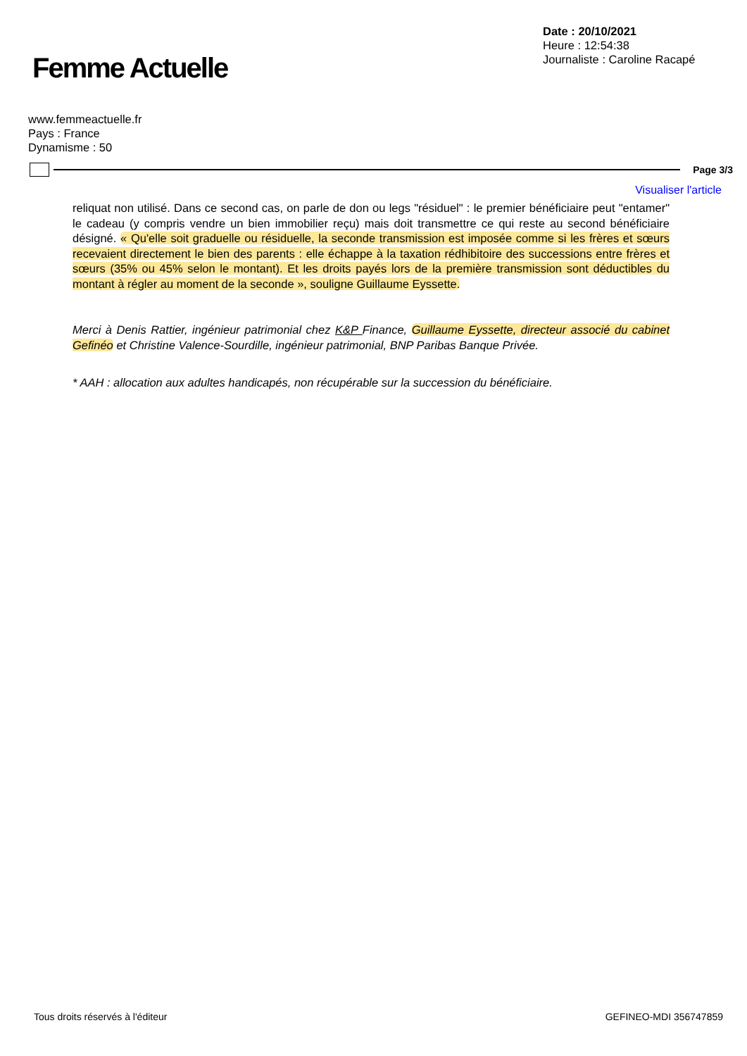Femme Actuelle
Date : 20/10/2021
Heure : 12:54:38
Journaliste : Caroline Racapé
www.femmeactuelle.fr
Pays : France
Dynamisme : 50
Page 3/3
Visualiser l'article
reliquat non utilisé. Dans ce second cas, on parle de don ou legs "résiduel" : le premier bénéficiaire peut "entamer" le cadeau (y compris vendre un bien immobilier reçu) mais doit transmettre ce qui reste au second bénéficiaire désigné. « Qu'elle soit graduelle ou résiduelle, la seconde transmission est imposée comme si les frères et sœurs recevaient directement le bien des parents : elle échappe à la taxation rédhibitoire des successions entre frères et sœurs (35% ou 45% selon le montant). Et les droits payés lors de la première transmission sont déductibles du montant à régler au moment de la seconde », souligne Guillaume Eyssette.
Merci à Denis Rattier, ingénieur patrimonial chez K&P Finance, Guillaume Eyssette, directeur associé du cabinet Gefinéo et Christine Valence-Sourdille, ingénieur patrimonial, BNP Paribas Banque Privée.
* AAH : allocation aux adultes handicapés, non récupérable sur la succession du bénéficiaire.
Tous droits réservés à l'éditeur GEFINEO-MDI 356747859